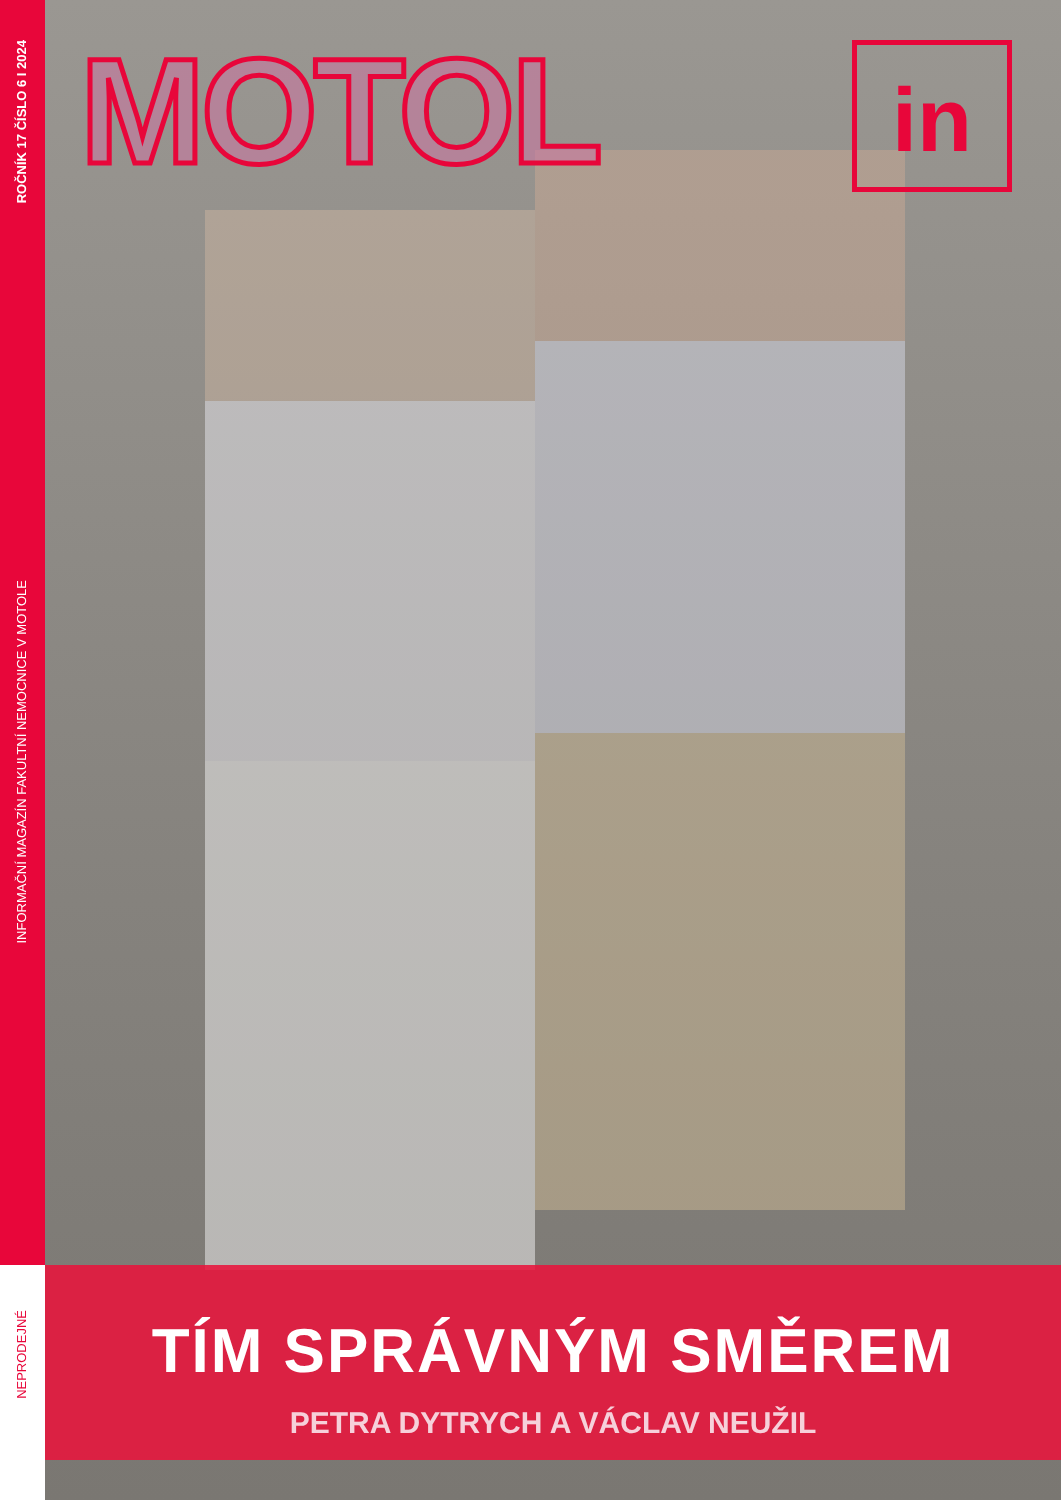ROČNÍK 17 ČÍSLO 6 I 2024
INFORMAČNÍ MAGAZÍN FAKULTNÍ NEMOCNICE V MOTOLE
NEPRODEJNÉ
MOTOL in
TÍM SPRÁVNÝM SMĚREM
PETRA DYTRYCH A VÁCLAV NEUŽIL